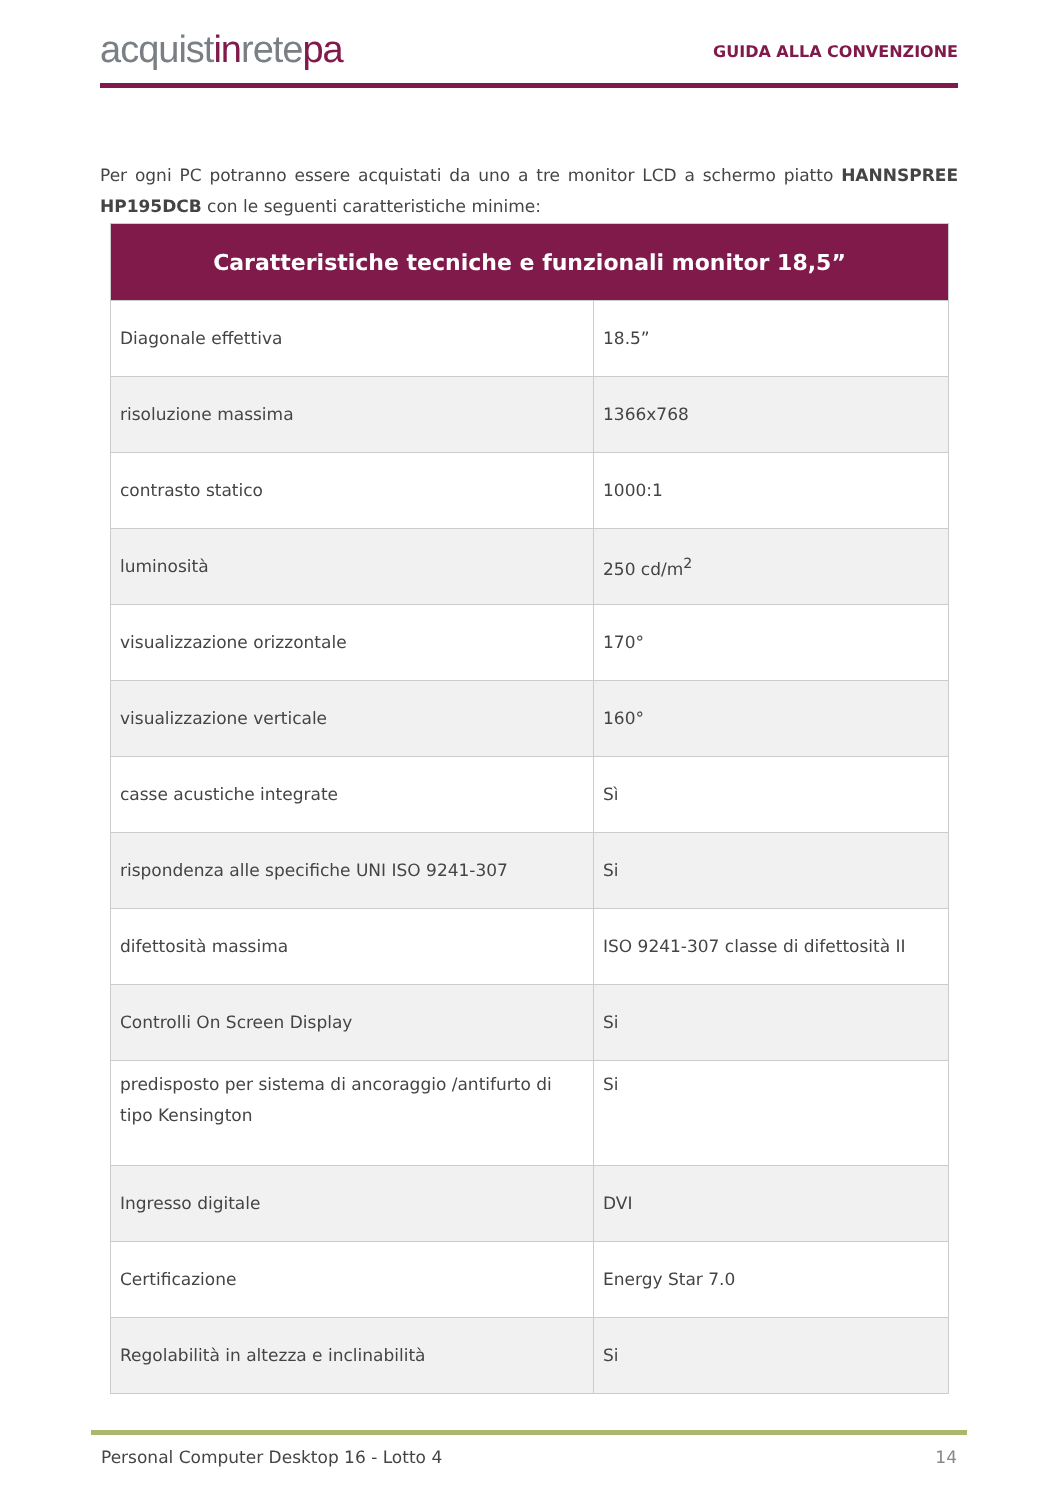acquistinretepa
GUIDA ALLA CONVENZIONE
Per ogni PC potranno essere acquistati da uno a tre monitor LCD a schermo piatto HANNSPREE HP195DCB con le seguenti caratteristiche minime:
| Caratteristiche tecniche e funzionali monitor 18,5” | |
| --- | --- |
| Diagonale effettiva | 18.5” |
| risoluzione massima | 1366x768 |
| contrasto statico | 1000:1 |
| luminosità | 250 cd/m<sup>2</sup> |
| visualizzazione orizzontale | 170° |
| visualizzazione verticale | 160° |
| casse acustiche integrate | Sì |
| rispondenza alle specifiche UNI ISO 9241-307 | Si |
| difettosità massima | ISO 9241-307 classe di difettosità II |
| Controlli On Screen Display | Si |
| predisposto per sistema di ancoraggio /antifurto di tipo Kensington | Si |
| Ingresso digitale | DVI |
| Certificazione | Energy Star 7.0 |
| Regolabilità in altezza e inclinabilità | Si |
Personal Computer Desktop 16 - Lotto 4 14